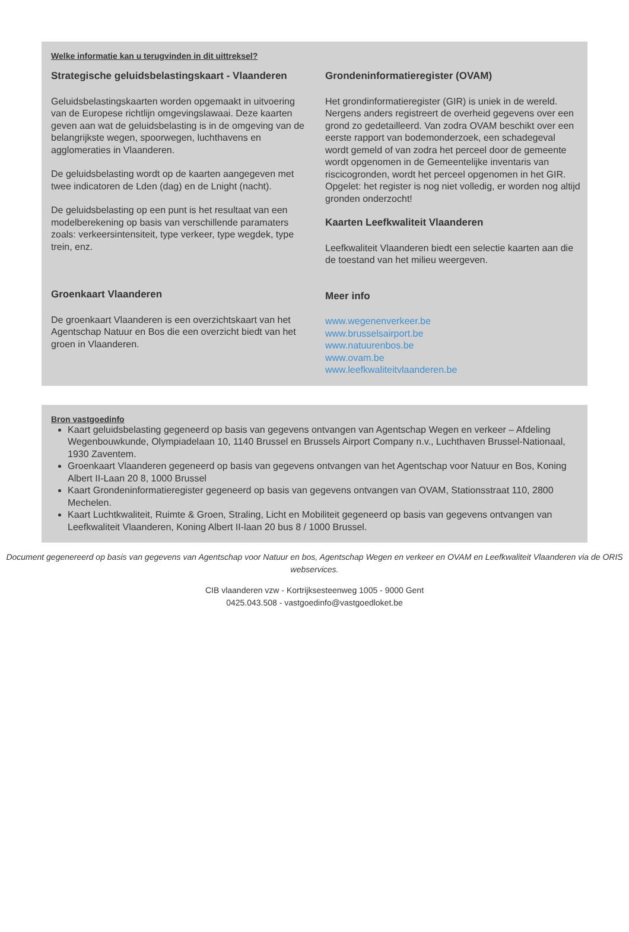Welke informatie kan u terugvinden in dit uittreksel?
Strategische geluidsbelastingskaart - Vlaanderen
Geluidsbelastingskaarten worden opgemaakt in uitvoering van de Europese richtlijn omgevingslawaai. Deze kaarten geven aan wat de geluidsbelasting is in de omgeving van de belangrijkste wegen, spoorwegen, luchthavens en agglomeraties in Vlaanderen.
De geluidsbelasting wordt op de kaarten aangegeven met twee indicatoren de Lden (dag) en de Lnight (nacht).
De geluidsbelasting op een punt is het resultaat van een modelberekening op basis van verschillende paramaters zoals: verkeersintensiteit, type verkeer, type wegdek, type trein, enz.
Groenkaart Vlaanderen
De groenkaart Vlaanderen is een overzichtskaart van het Agentschap Natuur en Bos die een overzicht biedt van het groen in Vlaanderen.
Grondeninformatieregister (OVAM)
Het grondinformatieregister (GIR) is uniek in de wereld. Nergens anders registreert de overheid gegevens over een grond zo gedetailleerd. Van zodra OVAM beschikt over een eerste rapport van bodemonderzoek, een schadegeval wordt gemeld of van zodra het perceel door de gemeente wordt opgenomen in de Gemeentelijke inventaris van riscicogronden, wordt het perceel opgenomen in het GIR. Opgelet: het register is nog niet volledig, er worden nog altijd gronden onderzocht!
Kaarten Leefkwaliteit Vlaanderen
Leefkwaliteit Vlaanderen biedt een selectie kaarten aan die de toestand van het milieu weergeven.
Meer info
www.wegenenverkeer.be
www.brusselsairport.be
www.natuurenbos.be
www.ovam.be
www.leefkwaliteitvlaanderen.be
Bron vastgoedinfo
Kaart geluidsbelasting gegeneerd op basis van gegevens ontvangen van Agentschap Wegen en verkeer – Afdeling Wegenbouwkunde, Olympiadelaan 10, 1140 Brussel en Brussels Airport Company n.v., Luchthaven Brussel-Nationaal, 1930 Zaventem.
Groenkaart Vlaanderen gegeneerd op basis van gegevens ontvangen van het Agentschap voor Natuur en Bos, Koning Albert II-Laan 20 8, 1000 Brussel
Kaart Grondeninformatieregister gegeneerd op basis van gegevens ontvangen van OVAM, Stationsstraat 110, 2800 Mechelen.
Kaart Luchtkwaliteit, Ruimte & Groen, Straling, Licht en Mobiliteit gegeneerd op basis van gegevens ontvangen van Leefkwaliteit Vlaanderen, Koning Albert II-laan 20 bus 8 / 1000 Brussel.
Document gegenereerd op basis van gegevens van Agentschap voor Natuur en bos, Agentschap Wegen en verkeer en OVAM en Leefkwaliteit Vlaanderen via de ORIS webservices.
CIB vlaanderen vzw - Kortrijksesteenweg 1005 - 9000 Gent
0425.043.508 - vastgoedinfo@vastgoedloket.be